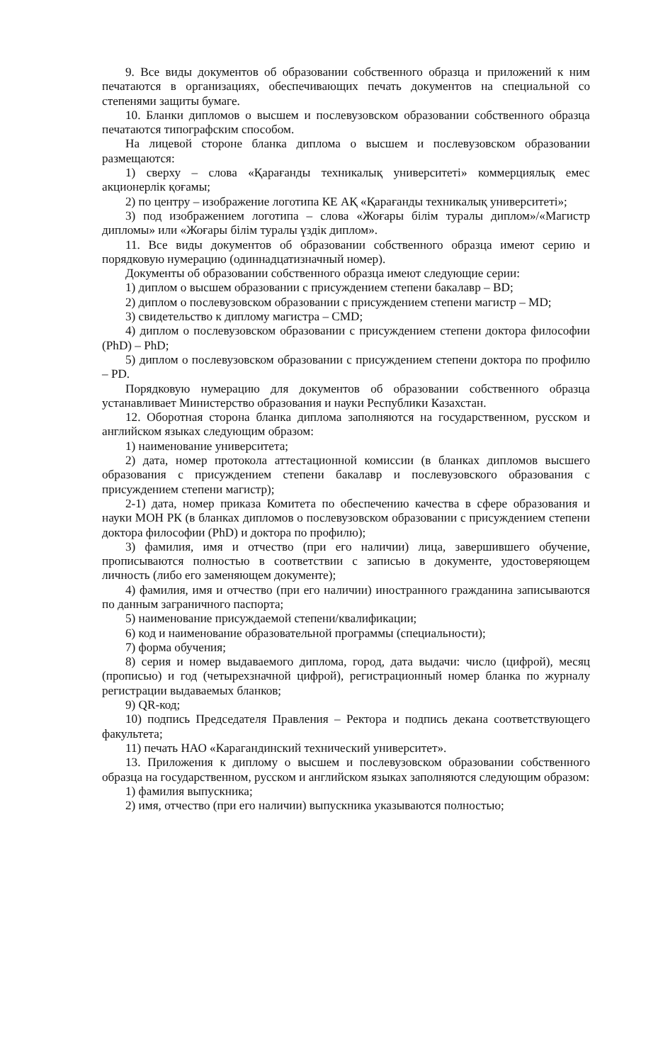9. Все виды документов об образовании собственного образца и приложений к ним печатаются в организациях, обеспечивающих печать документов на специальной со степенями защиты бумаге.
10. Бланки дипломов о высшем и послевузовском образовании собственного образца печатаются типографским способом.
На лицевой стороне бланка диплома о высшем и послевузовском образовании размещаются:
1) сверху – слова «Қарағанды техникалық университеті» коммерциялық емес акционерлік қоғамы;
2) по центру – изображение логотипа КЕ АҚ «Қарағанды техникалық университеті»;
3) под изображением логотипа – слова «Жоғары білім туралы диплом»/«Магистр дипломы» или «Жоғары білім туралы үздік диплом».
11. Все виды документов об образовании собственного образца имеют серию и порядковую нумерацию (одиннадцатизначный номер).
Документы об образовании собственного образца имеют следующие серии:
1) диплом о высшем образовании с присуждением степени бакалавр – BD;
2) диплом о послевузовском образовании с присуждением степени магистр – MD;
3) свидетельство к диплому магистра – CMD;
4) диплом о послевузовском образовании с присуждением степени доктора философии (PhD) – PhD;
5) диплом о послевузовском образовании с присуждением степени доктора по профилю – PD.
Порядковую нумерацию для документов об образовании собственного образца устанавливает Министерство образования и науки Республики Казахстан.
12. Оборотная сторона бланка диплома заполняются на государственном, русском и английском языках следующим образом:
1) наименование университета;
2) дата, номер протокола аттестационной комиссии (в бланках дипломов высшего образования с присуждением степени бакалавр и послевузовского образования с присуждением степени магистр);
2-1) дата, номер приказа Комитета по обеспечению качества в сфере образования и науки МОН РК (в бланках дипломов о послевузовском образовании с присуждением степени доктора философии (PhD) и доктора по профилю);
3) фамилия, имя и отчество (при его наличии) лица, завершившего обучение, прописываются полностью в соответствии с записью в документе, удостоверяющем личность (либо его заменяющем документе);
4) фамилия, имя и отчество (при его наличии) иностранного гражданина записываются по данным заграничного паспорта;
5) наименование присуждаемой степени/квалификации;
6) код и наименование образовательной программы (специальности);
7) форма обучения;
8) серия и номер выдаваемого диплома, город, дата выдачи: число (цифрой), месяц (прописью) и год (четырехзначной цифрой), регистрационный номер бланка по журналу регистрации выдаваемых бланков;
9) QR-код;
10) подпись Председателя Правления – Ректора и подпись декана соответствующего факультета;
11) печать НАО «Карагандинский технический университет».
13. Приложения к диплому о высшем и послевузовском образовании собственного образца на государственном, русском и английском языках заполняются следующим образом:
1) фамилия выпускника;
2) имя, отчество (при его наличии) выпускника указываются полностью;